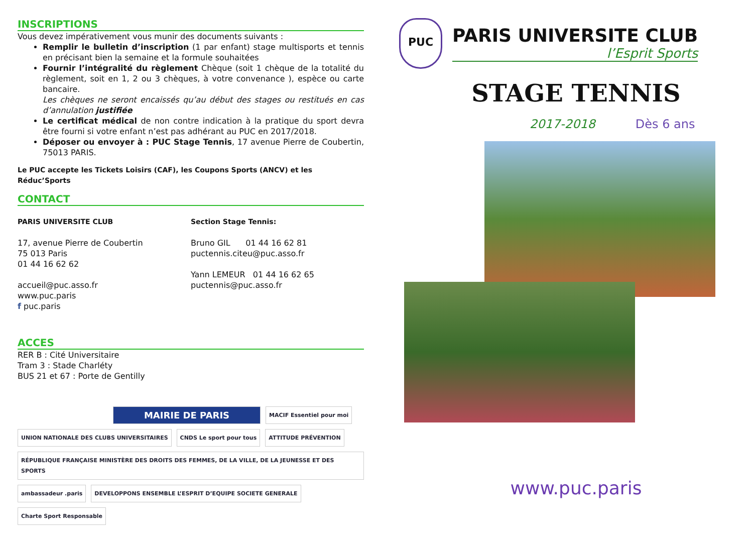INSCRIPTIONS
Vous devez impérativement vous munir des documents suivants :
Remplir le bulletin d’inscription (1 par enfant) stage multisports et tennis en précisant bien la semaine et la formule souhaitées
Fournir l’intégralité du règlement Chèque (soit 1 chèque de la totalité du règlement, soit en 1, 2 ou 3 chèques, à votre convenance ), espèce ou carte bancaire.
Les chèques ne seront encaissés qu’au début des stages ou restitués en cas d’annulation justifiée
Le certificat médical de non contre indication à la pratique du sport devra être fourni si votre enfant n’est pas adhérant au PUC en 2017/2018.
Déposer ou envoyer à : PUC Stage Tennis, 17 avenue Pierre de Coubertin, 75013 PARIS.
Le PUC accepte les Tickets Loisirs (CAF), les Coupons Sports (ANCV) et les Réduc’Sports
CONTACT
PARIS UNIVERSITE CLUB
17, avenue Pierre de Coubertin
75 013 Paris
01 44 16 62 62
accueil@puc.asso.fr
www.puc.paris
f puc.paris
Section Stage Tennis:
Bruno GIL 01 44 16 62 81
puctennis.citeu@puc.asso.fr
Yann LEMEUR 01 44 16 62 65
puctennis@puc.asso.fr
ACCES
RER B : Cité Universitaire
Tram 3 : Stade Charléty
BUS 21 et 67 : Porte de Gentilly
MAIRIE DE PARIS
MACIF Essentiel pour moi
UNION NATIONALE DES CLUBS UNIVERSITAIRES
CNDS Le sport pour tous
ATTITUDE PRÉVENTION
RÉPUBLIQUE FRANÇAISE MINISTÈRE DES DROITS DES FEMMES, DE LA VILLE, DE LA JEUNESSE ET DES SPORTS
ambassadeur .paris
DEVELOPPONS ENSEMBLE L’ESPRIT D’EQUIPE SOCIETE GENERALE
Charte Sport Responsable
PUC
PARIS UNIVERSITE CLUB
l’Esprit Sports
STAGE TENNIS
2017-2018 Dès 6 ans
www.puc.paris